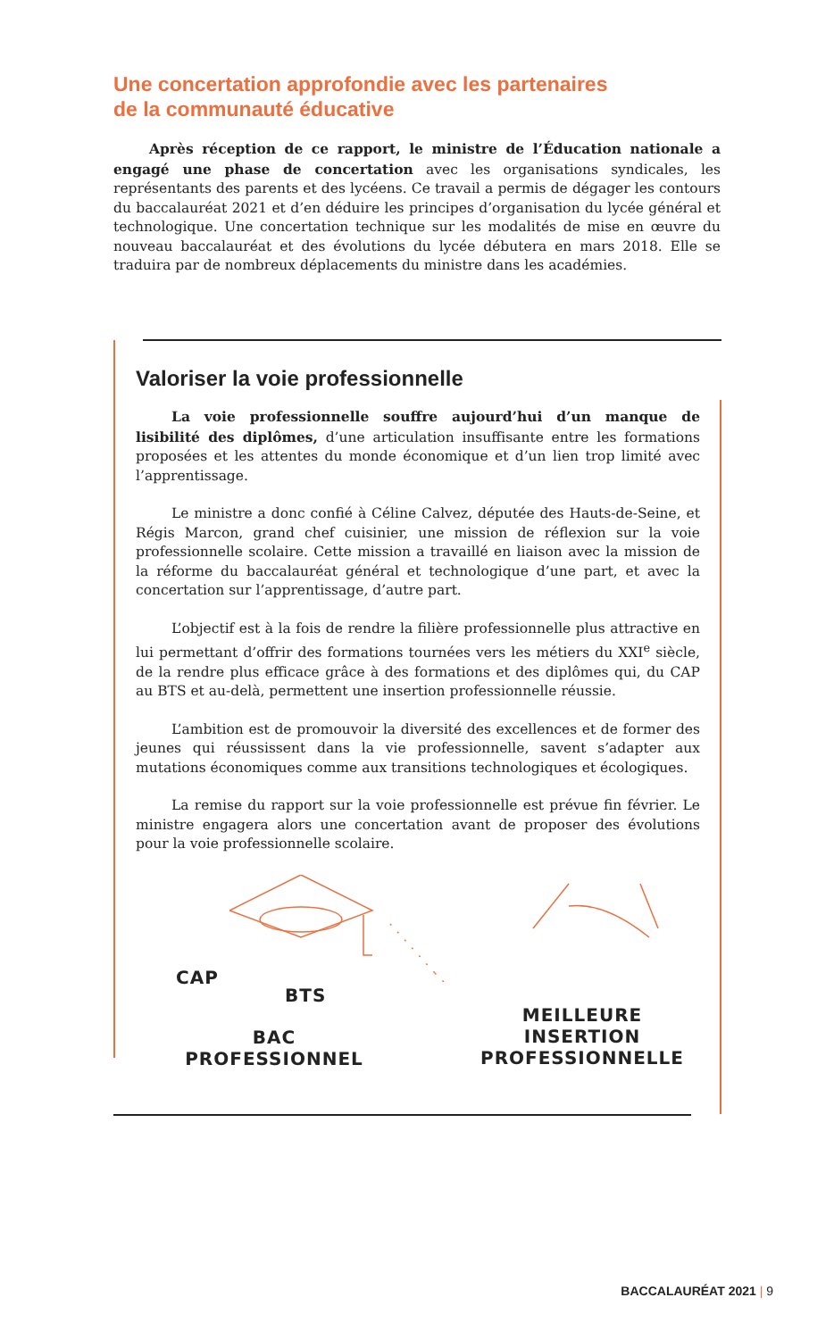Une concertation approfondie avec les partenaires
de la communauté éducative
Après réception de ce rapport, le ministre de l’Éducation nationale a engagé une phase de concertation avec les organisations syndicales, les représentants des parents et des lycéens. Ce travail a permis de dégager les contours du baccalauréat 2021 et d’en déduire les principes d’organisation du lycée général et technologique. Une concertation technique sur les modalités de mise en œuvre du nouveau baccalauréat et des évolutions du lycée débutera en mars 2018. Elle se traduira par de nombreux déplacements du ministre dans les académies.
Valoriser la voie professionnelle
La voie professionnelle souffre aujourd’hui d’un manque de lisibilité des diplômes, d’une articulation insuffisante entre les formations proposées et les attentes du monde économique et d’un lien trop limité avec l’apprentissage.
Le ministre a donc confié à Céline Calvez, députée des Hauts-de-Seine, et Régis Marcon, grand chef cuisinier, une mission de réflexion sur la voie professionnelle scolaire. Cette mission a travaillé en liaison avec la mission de la réforme du baccalauréat général et technologique d’une part, et avec la concertation sur l’apprentissage, d’autre part.
L’objectif est à la fois de rendre la filière professionnelle plus attractive en lui permettant d’offrir des formations tournées vers les métiers du XXI<sup>e</sup> siècle, de la rendre plus efficace grâce à des formations et des diplômes qui, du CAP au BTS et au-delà, permettent une insertion professionnelle réussie.
L’ambition est de promouvoir la diversité des excellences et de former des jeunes qui réussissent dans la vie professionnelle, savent s’adapter aux mutations économiques comme aux transitions technologiques et écologiques.
La remise du rapport sur la voie professionnelle est prévue fin février. Le ministre engagera alors une concertation avant de proposer des évolutions pour la voie professionnelle scolaire.
CAP
BTS
BAC
PROFESSIONNEL
MEILLEURE
INSERTION
PROFESSIONNELLE
BACCALAURÉAT 2021 | 9